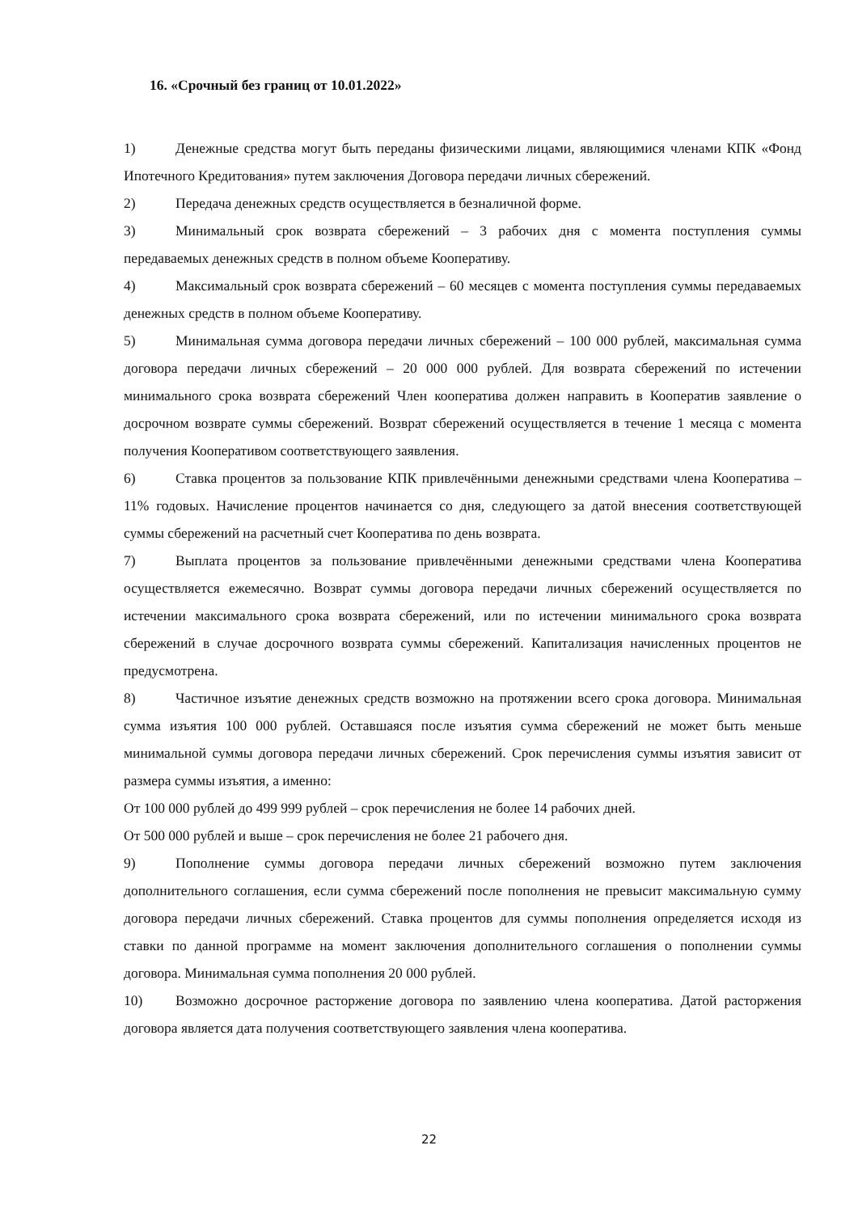16. «Срочный без границ от 10.01.2022»
1) Денежные средства могут быть переданы физическими лицами, являющимися членами КПК «Фонд Ипотечного Кредитования» путем заключения Договора передачи личных сбережений.
2) Передача денежных средств осуществляется в безналичной форме.
3) Минимальный срок возврата сбережений – 3 рабочих дня с момента поступления суммы передаваемых денежных средств в полном объеме Кооперативу.
4) Максимальный срок возврата сбережений – 60 месяцев с момента поступления суммы передаваемых денежных средств в полном объеме Кооперативу.
5) Минимальная сумма договора передачи личных сбережений – 100 000 рублей, максимальная сумма договора передачи личных сбережений – 20 000 000 рублей. Для возврата сбережений по истечении минимального срока возврата сбережений Член кооператива должен направить в Кооператив заявление о досрочном возврате суммы сбережений. Возврат сбережений осуществляется в течение 1 месяца с момента получения Кооперативом соответствующего заявления.
6) Ставка процентов за пользование КПК привлечёнными денежными средствами члена Кооператива – 11% годовых. Начисление процентов начинается со дня, следующего за датой внесения соответствующей суммы сбережений на расчетный счет Кооператива по день возврата.
7) Выплата процентов за пользование привлечёнными денежными средствами члена Кооператива осуществляется ежемесячно. Возврат суммы договора передачи личных сбережений осуществляется по истечении максимального срока возврата сбережений, или по истечении минимального срока возврата сбережений в случае досрочного возврата суммы сбережений. Капитализация начисленных процентов не предусмотрена.
8) Частичное изъятие денежных средств возможно на протяжении всего срока договора. Минимальная сумма изъятия 100 000 рублей. Оставшаяся после изъятия сумма сбережений не может быть меньше минимальной суммы договора передачи личных сбережений. Срок перечисления суммы изъятия зависит от размера суммы изъятия, а именно:
От 100 000 рублей до 499 999 рублей – срок перечисления не более 14 рабочих дней.
От 500 000 рублей и выше – срок перечисления не более 21 рабочего дня.
9) Пополнение суммы договора передачи личных сбережений возможно путем заключения дополнительного соглашения, если сумма сбережений после пополнения не превысит максимальную сумму договора передачи личных сбережений. Ставка процентов для суммы пополнения определяется исходя из ставки по данной программе на момент заключения дополнительного соглашения о пополнении суммы договора. Минимальная сумма пополнения 20 000 рублей.
10) Возможно досрочное расторжение договора по заявлению члена кооператива. Датой расторжения договора является дата получения соответствующего заявления члена кооператива.
22